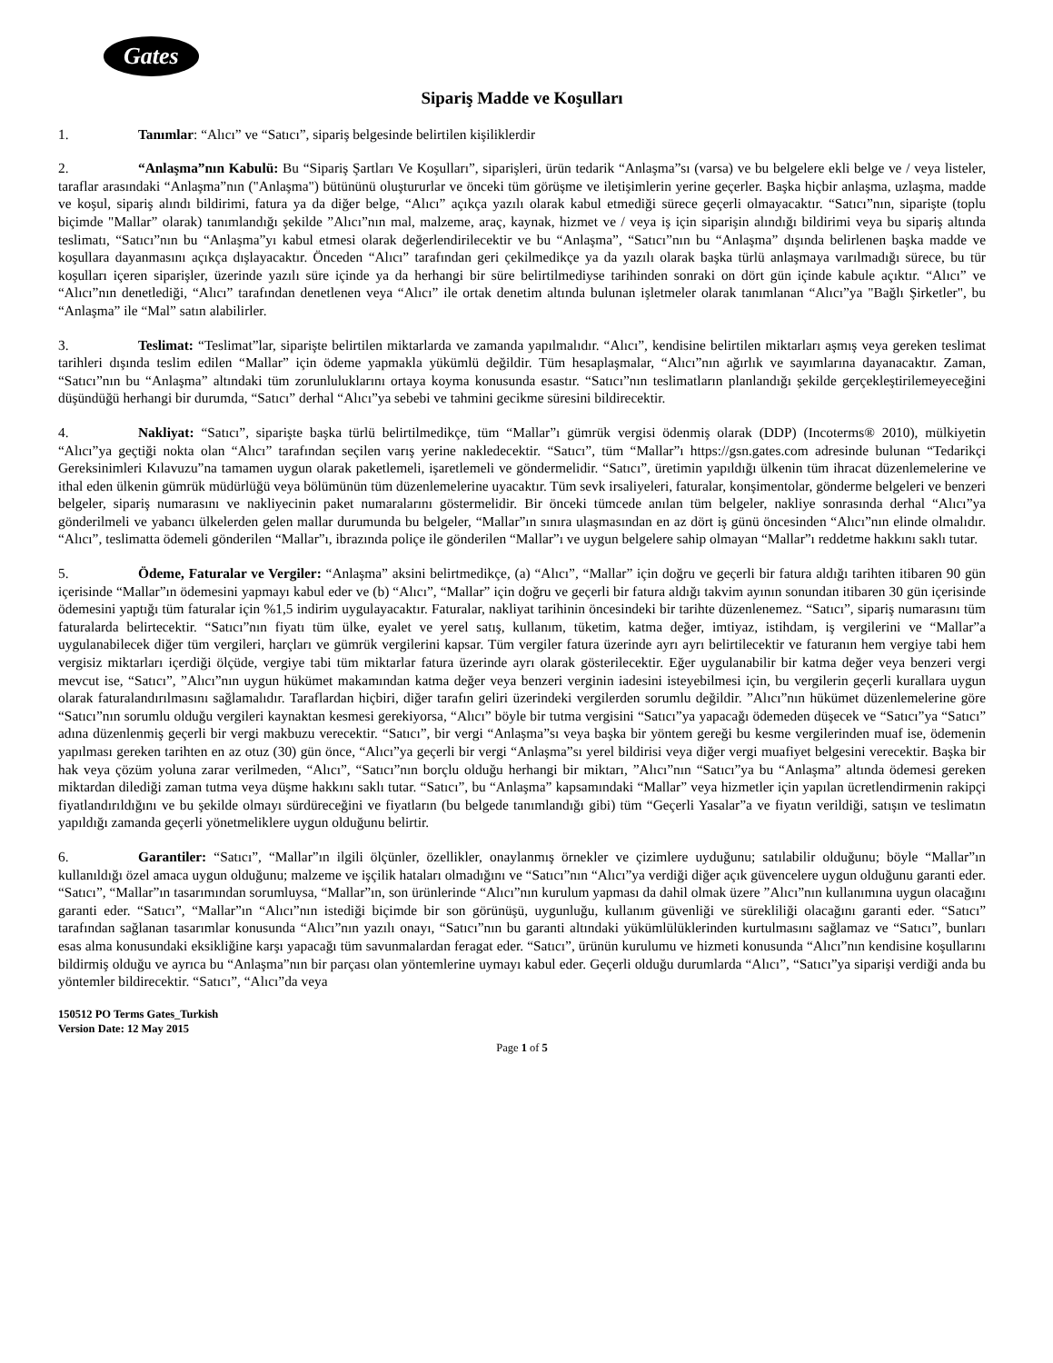Gates
Sipariş Madde ve Koşulları
1. Tanımlar: “Alıcı” ve “Satıcı”, sipariş belgesinde belirtilen kişiliklerdir
2. “Anlaşma”nın Kabulü: Bu “Sipariş Şartları Ve Koşulları”, siparişleri, ürün tedarik “Anlaşma”sı (varsa) ve bu belgelere ekli belge ve / veya listeler, taraflar arasındaki “Anlaşma”nın ("Anlaşma") bütününü oluştururlar ve önceki tüm görüşme ve iletişimlerin yerine geçerler. Başka hiçbir anlaşma, uzlaşma, madde ve koşul, sipariş alındı bildirimi, fatura ya da diğer belge, “Alıcı” açıkça yazılı olarak kabul etmediği sürece geçerli olmayacaktır. “Satıcı”nın, siparişte (toplu biçimde "Mallar” olarak) tanımlandığı şekilde ”Alıcı”nın mal, malzeme, araç, kaynak, hizmet ve / veya iş için siparişin alındığı bildirimi veya bu sipariş altında teslimatı, “Satıcı”nın bu “Anlaşma”yı kabul etmesi olarak değerlendirilecektir ve bu “Anlaşma”, “Satıcı”nın bu “Anlaşma” dışında belirlenen başka madde ve koşullara dayanmasını açıkça dışlayacaktır. Önceden “Alıcı” tarafından geri çekilmedikçe ya da yazılı olarak başka türlü anlaşmaya varılmadığı sürece, bu tür koşulları içeren siparişler, üzerinde yazılı süre içinde ya da herhangi bir süre belirtilmediyse tarihinden sonraki on dört gün içinde kabule açıktır. “Alıcı” ve “Alıcı”nın denetlediği, “Alıcı” tarafından denetlenen veya “Alıcı” ile ortak denetim altında bulunan işletmeler olarak tanımlanan “Alıcı”ya "Bağlı Şirketler", bu “Anlaşma” ile “Mal” satın alabilirler.
3. Teslimat: “Teslimat”lar, siparişte belirtilen miktarlarda ve zamanda yapılmalıdır. “Alıcı”, kendisine belirtilen miktarları aşmış veya gereken teslimat tarihleri dışında teslim edilen “Mallar” için ödeme yapmakla yükümlü değildir. Tüm hesaplaşmalar, “Alıcı”nın ağırlık ve sayımlarına dayanacaktır. Zaman, “Satıcı”nın bu “Anlaşma” altındaki tüm zorunluluklarını ortaya koyma konusunda esastır. “Satıcı”nın teslimatların planlandığı şekilde gerçekleştirilemeyeceğini düşündüğü herhangi bir durumda, “Satıcı” derhal “Alıcı”ya sebebi ve tahmini gecikme süresini bildirecektir.
4. Nakliyat: “Satıcı”, siparişte başka türlü belirtilmedikçe, tüm “Mallar”ı gümrük vergisi ödenmiş olarak (DDP) (Incoterms® 2010), mülkiyetin “Alıcı”ya geçtiği nokta olan “Alıcı” tarafından seçilen varış yerine nakledecektir. “Satıcı”, tüm “Mallar”ı https://gsn.gates.com adresinde bulunan “Tedarikçi Gereksinimleri Kılavuzu”na tamamen uygun olarak paketlemeli, işaretlemeli ve göndermelidir. “Satıcı”, üretimin yapıldığı ülkenin tüm ihracat düzenlemelerine ve ithal eden ülkenin gümrük müdürlüğü veya bölümünün tüm düzenlemelerine uyacaktır. Tüm sevk irsaliyeleri, faturalar, konşimentolar, gönderme belgeleri ve benzeri belgeler, sipariş numarasını ve nakliyecinin paket numaralarını göstermelidir. Bir önceki tümcede anılan tüm belgeler, nakliye sonrasında derhal “Alıcı”ya gönderilmeli ve yabancı ülkelerden gelen mallar durumunda bu belgeler, “Mallar”ın sınıra ulaşmasından en az dört iş günü öncesinden “Alıcı”nın elinde olmalıdır. “Alıcı”, teslimatta ödemeli gönderilen “Mallar”ı, ibrazında poliçe ile gönderilen “Mallar”ı ve uygun belgelere sahip olmayan “Mallar”ı reddetme hakkını saklı tutar.
5. Ödeme, Faturalar ve Vergiler: “Anlaşma” aksini belirtmedikçe, (a) “Alıcı”, “Mallar” için doğru ve geçerli bir fatura aldığı tarihten itibaren 90 gün içerisinde “Mallar”ın ödemesini yapmayı kabul eder ve (b) “Alıcı”, “Mallar” için doğru ve geçerli bir fatura aldığı takvim ayının sonundan itibaren 30 gün içerisinde ödemesini yaptığı tüm faturalar için %1,5 indirim uygulayacaktır. Faturalar, nakliyat tarihinin öncesindeki bir tarihte düzenlenemez. “Satıcı”, sipariş numarasını tüm faturalarda belirtecektir. “Satıcı”nın fiyatı tüm ülke, eyalet ve yerel satış, kullanım, tüketim, katma değer, imtiyaz, istihdam, iş vergilerini ve “Mallar”a uygulanabilecek diğer tüm vergileri, harçları ve gümrük vergilerini kapsar. Tüm vergiler fatura üzerinde ayrı ayrı belirtilecektir ve faturanın hem vergiye tabi hem vergisiz miktarları içerdiği ölçüde, vergiye tabi tüm miktarlar fatura üzerinde ayrı olarak gösterilecektir. Eğer uygulanabilir bir katma değer veya benzeri vergi mevcut ise, “Satıcı”, ”Alıcı”nın uygun hükümet makamından katma değer veya benzeri verginin iadesini isteyebilmesi için, bu vergilerin geçerli kurallara uygun olarak faturalandırılmasını sağlamalıdır. Taraflardan hiçbiri, diğer tarafın geliri üzerindeki vergilerden sorumlu değildir. ”Alıcı”nın hükümet düzenlemelerine göre “Satıcı”nın sorumlu olduğu vergileri kaynaktan kesmesi gerekiyorsa, “Alıcı” böyle bir tutma vergisini “Satıcı”ya yapacağı ödemeden düşecek ve “Satıcı”ya “Satıcı” adına düzenlenmiş geçerli bir vergi makbuzu verecektir. “Satıcı”, bir vergi “Anlaşma”sı veya başka bir yöntem gereği bu kesme vergilerinden muaf ise, ödemenin yapılması gereken tarihten en az otuz (30) gün önce, “Alıcı”ya geçerli bir vergi “Anlaşma”sı yerel bildirisi veya diğer vergi muafiyet belgesini verecektir. Başka bir hak veya çözüm yoluna zarar verilmeden, “Alıcı”, “Satıcı”nın borçlu olduğu herhangi bir miktarı, ”Alıcı”nın “Satıcı”ya bu “Anlaşma” altında ödemesi gereken miktardan dilediği zaman tutma veya düşme hakkını saklı tutar. “Satıcı”, bu “Anlaşma” kapsamındaki “Mallar” veya hizmetler için yapılan ücretlendirmenin rakipçi fiyatlandırıldığını ve bu şekilde olmayı sürdüreceğini ve fiyatların (bu belgede tanımlandığı gibi) tüm “Geçerli Yasalar”a ve fiyatın verildiği, satışın ve teslimatın yapıldığı zamanda geçerli yönetmeliklere uygun olduğunu belirtir.
6. Garantiler: “Satıcı”, “Mallar”ın ilgili ölçünler, özellikler, onaylanmış örnekler ve çizimlere uyduğunu; satılabilir olduğunu; böyle “Mallar”ın kullanıldığı özel amaca uygun olduğunu; malzeme ve işçilik hataları olmadığını ve “Satıcı”nın “Alıcı”ya verdiği diğer açık güvencelere uygun olduğunu garanti eder. “Satıcı”, “Mallar”ın tasarımından sorumluysa, “Mallar”ın, son ürünlerinde “Alıcı”nın kurulum yapması da dahil olmak üzere ”Alıcı”nın kullanımına uygun olacağını garanti eder. “Satıcı”, “Mallar”ın “Alıcı”nın istediği biçimde bir son görünüşü, uygunluğu, kullanım güvenliği ve sürekliliği olacağını garanti eder. “Satıcı” tarafından sağlanan tasarımlar konusunda “Alıcı”nın yazılı onayı, “Satıcı”nın bu garanti altındaki yükümlülüklerinden kurtulmasını sağlamaz ve “Satıcı”, bunları esas alma konusundaki eksikliğine karşı yapacağı tüm savunmalardan feragat eder. “Satıcı”, ürünün kurulumu ve hizmeti konusunda “Alıcı”nın kendisine koşullarını bildirmiş olduğu ve ayrıca bu “Anlaşma”nın bir parçası olan yöntemlerine uymayı kabul eder. Geçerli olduğu durumlarda “Alıcı”, “Satıcı”ya siparişi verdiği anda bu yöntemler bildirecektir. “Satıcı”, “Alıcı”da veya
150512 PO Terms Gates_Turkish
Version Date: 12 May 2015
Page 1 of 5